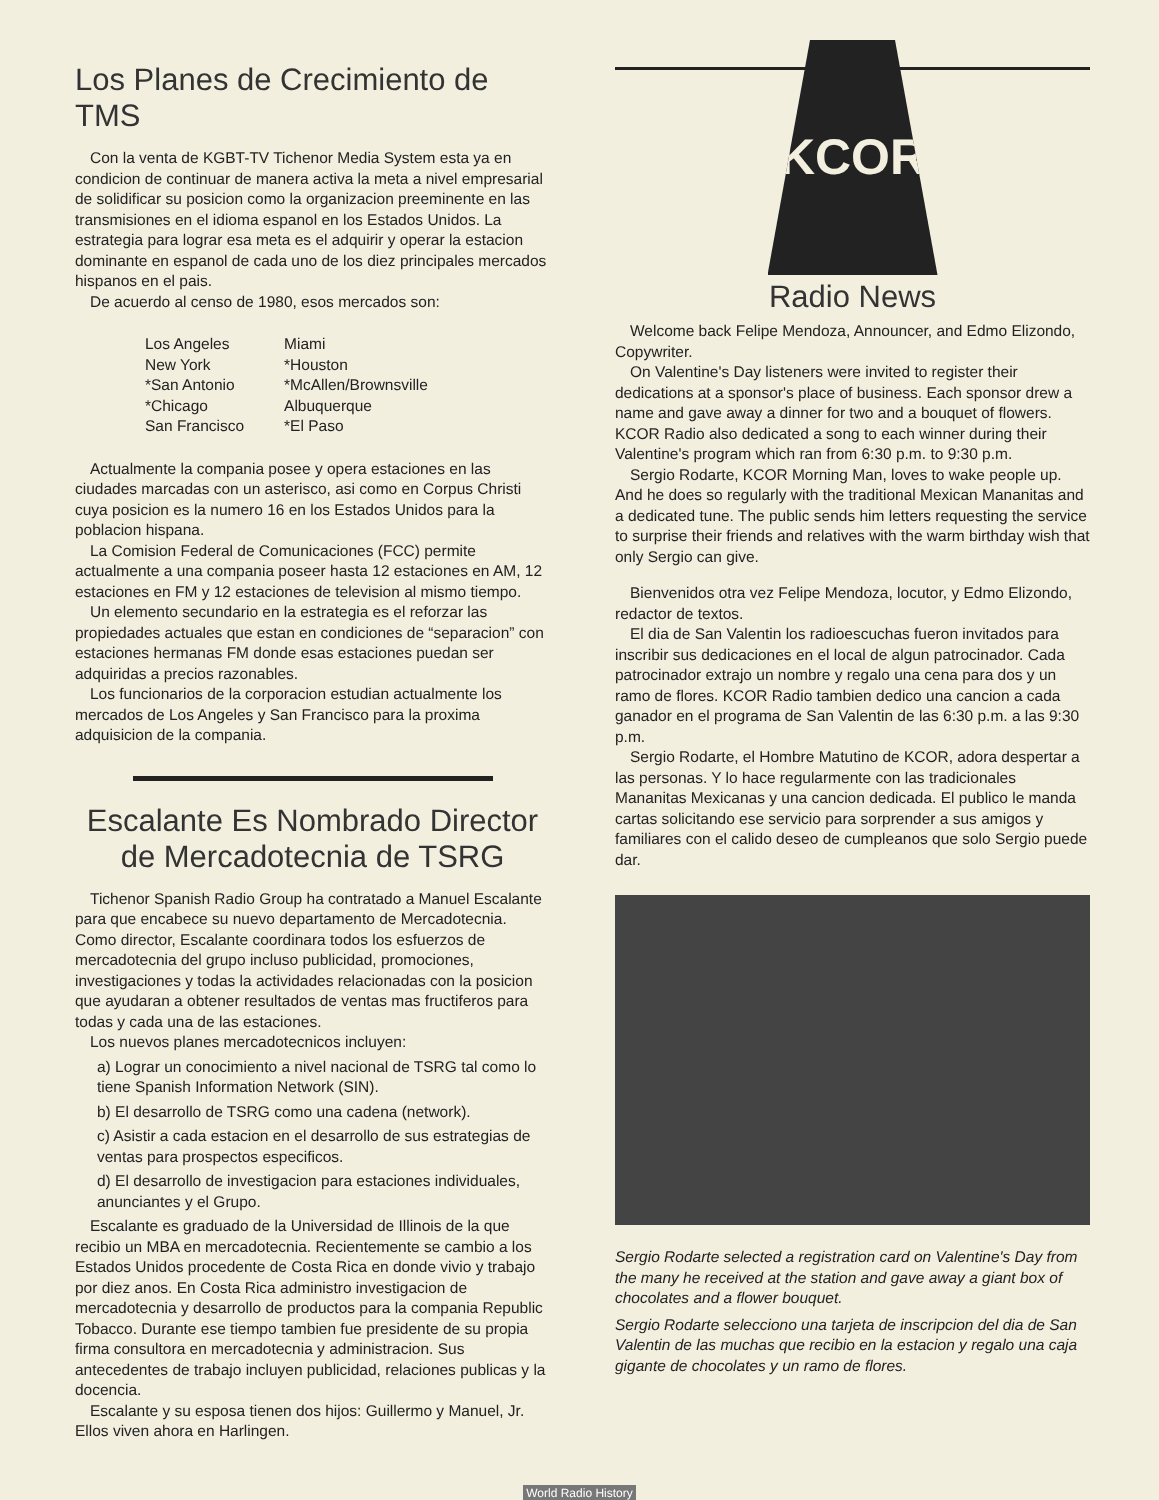Los Planes de Crecimiento de TMS
Con la venta de KGBT-TV Tichenor Media System esta ya en condicion de continuar de manera activa la meta a nivel empresarial de solidificar su posicion como la organizacion preeminente en las transmisiones en el idioma espanol en los Estados Unidos. La estrategia para lograr esa meta es el adquirir y operar la estacion dominante en espanol de cada uno de los diez principales mercados hispanos en el pais.
De acuerdo al censo de 1980, esos mercados son:
Los Angeles
New York
*San Antonio
*Chicago
San Francisco
Miami
*Houston
*McAllen/Brownsville
Albuquerque
*El Paso
Actualmente la compania posee y opera estaciones en las ciudades marcadas con un asterisco, asi como en Corpus Christi cuya posicion es la numero 16 en los Estados Unidos para la poblacion hispana.
La Comision Federal de Comunicaciones (FCC) permite actualmente a una compania poseer hasta 12 estaciones en AM, 12 estaciones en FM y 12 estaciones de television al mismo tiempo.
Un elemento secundario en la estrategia es el reforzar las propiedades actuales que estan en condiciones de “separacion” con estaciones hermanas FM donde esas estaciones puedan ser adquiridas a precios razonables.
Los funcionarios de la corporacion estudian actualmente los mercados de Los Angeles y San Francisco para la proxima adquisicion de la compania.
Escalante Es Nombrado Director de Mercadotecnia de TSRG
Tichenor Spanish Radio Group ha contratado a Manuel Escalante para que encabece su nuevo departamento de Mercadotecnia. Como director, Escalante coordinara todos los esfuerzos de mercadotecnia del grupo incluso publicidad, promociones, investigaciones y todas la actividades relacionadas con la posicion que ayudaran a obtener resultados de ventas mas fructiferos para todas y cada una de las estaciones.
Los nuevos planes mercadotecnicos incluyen:
a) Lograr un conocimiento a nivel nacional de TSRG tal como lo tiene Spanish Information Network (SIN).
b) El desarrollo de TSRG como una cadena (network).
c) Asistir a cada estacion en el desarrollo de sus estrategias de ventas para prospectos especificos.
d) El desarrollo de investigacion para estaciones individuales, anunciantes y el Grupo.
Escalante es graduado de la Universidad de Illinois de la que recibio un MBA en mercadotecnia. Recientemente se cambio a los Estados Unidos procedente de Costa Rica en donde vivio y trabajo por diez anos. En Costa Rica administro investigacion de mercadotecnia y desarrollo de productos para la compania Republic Tobacco. Durante ese tiempo tambien fue presidente de su propia firma consultora en mercadotecnia y administracion. Sus antecedentes de trabajo incluyen publicidad, relaciones publicas y la docencia.
Escalante y su esposa tienen dos hijos: Guillermo y Manuel, Jr. Ellos viven ahora en Harlingen.
KCOR
Radio News
Welcome back Felipe Mendoza, Announcer, and Edmo Elizondo, Copywriter.
On Valentine's Day listeners were invited to register their dedications at a sponsor's place of business. Each sponsor drew a name and gave away a dinner for two and a bouquet of flowers. KCOR Radio also dedicated a song to each winner during their Valentine's program which ran from 6:30 p.m. to 9:30 p.m.
Sergio Rodarte, KCOR Morning Man, loves to wake people up. And he does so regularly with the traditional Mexican Mananitas and a dedicated tune. The public sends him letters requesting the service to surprise their friends and relatives with the warm birthday wish that only Sergio can give.
Bienvenidos otra vez Felipe Mendoza, locutor, y Edmo Elizondo, redactor de textos.
El dia de San Valentin los radioescuchas fueron invitados para inscribir sus dedicaciones en el local de algun patrocinador. Cada patrocinador extrajo un nombre y regalo una cena para dos y un ramo de flores. KCOR Radio tambien dedico una cancion a cada ganador en el programa de San Valentin de las 6:30 p.m. a las 9:30 p.m.
Sergio Rodarte, el Hombre Matutino de KCOR, adora despertar a las personas. Y lo hace regularmente con las tradicionales Mananitas Mexicanas y una cancion dedicada. El publico le manda cartas solicitando ese servicio para sorprender a sus amigos y familiares con el calido deseo de cumpleanos que solo Sergio puede dar.
Sergio Rodarte selected a registration card on Valentine's Day from the many he received at the station and gave away a giant box of chocolates and a flower bouquet.
Sergio Rodarte selecciono una tarjeta de inscripcion del dia de San Valentin de las muchas que recibio en la estacion y regalo una caja gigante de chocolates y un ramo de flores.
World Radio History